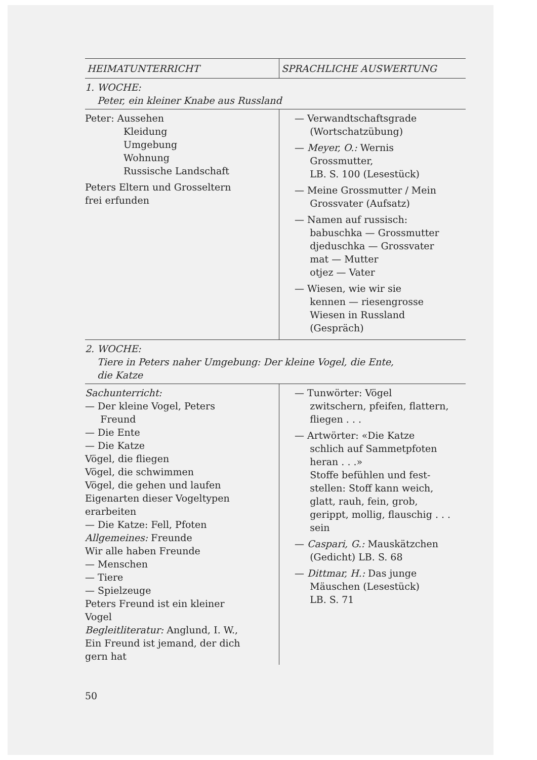| HEIMATUNTERRICHT | SPRACHLICHE AUSWERTUNG |
| --- | --- |
| 1. WOCHE: Peter, ein kleiner Knabe aus Russland | |
| Peter: Aussehen Kleidung Umgebung Wohnung Russische Landschaft Peters Eltern und Grosseltern frei erfunden | — Verwandtschaftsgrade (Wortschatzübung) — Meyer, O.: Wernis Grossmutter, LB. S. 100 (Lesestück) — Meine Grossmutter / Mein Grossvater (Aufsatz) — Namen auf russisch: babuschka — Grossmutter djeduschka — Grossvater mat — Mutter otjez — Vater — Wiesen, wie wir sie kennen — riesengrosse Wiesen in Russland (Gespräch) |
| 2. WOCHE: Tiere in Peters naher Umgebung: Der kleine Vogel, die Ente, die Katze | |
| Sachunterricht: — Der kleine Vogel, Peters Freund — Die Ente — Die Katze Vögel, die fliegen Vögel, die schwimmen Vögel, die gehen und laufen Eigenarten dieser Vogeltypen erarbeiten — Die Katze: Fell, Pfoten Allgemeines: Freunde Wir alle haben Freunde — Menschen — Tiere — Spielzeuge Peters Freund ist ein kleiner Vogel Begleitliteratur: Anglund, I. W., Ein Freund ist jemand, der dich gern hat | — Tunwörter: Vögel zwitschern, pfeifen, flattern, fliegen . . . — Artwörter: «Die Katze schlich auf Sammetpfoten heran . . .» Stoffe befühlen und fest- stellen: Stoff kann weich, glatt, rauh, fein, grob, gerippt, mollig, flauschig . . . sein — Caspari, G.: Mauskätzchen (Gedicht) LB. S. 68 — Dittmar, H.: Das junge Mäuschen (Lesestück) LB. S. 71 |
50